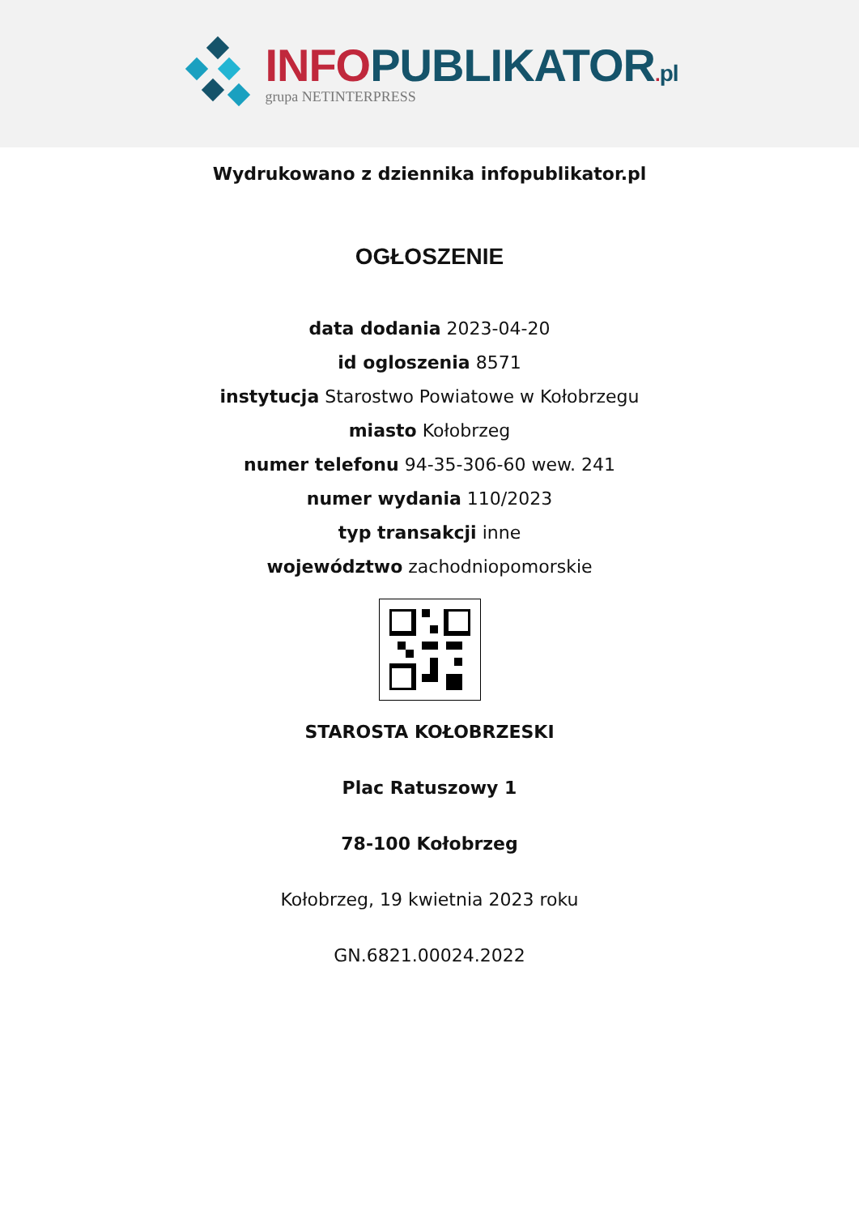INFO PUBLIKATOR. pl
grupa NETINTERPRESS
Wydrukowano z dziennika infopublikator.pl
OGŁOSZENIE
data dodania 2023-04-20
id ogloszenia 8571
instytucja Starostwo Powiatowe w Kołobrzegu
miasto Kołobrzeg
numer telefonu 94-35-306-60 wew. 241
numer wydania 110/2023
typ transakcji inne
województwo zachodniopomorskie
STAROSTA KOŁOBRZESKI
Plac Ratuszowy 1
78-100 Kołobrzeg
Kołobrzeg, 19 kwietnia 2023 roku
GN.6821.00024.2022